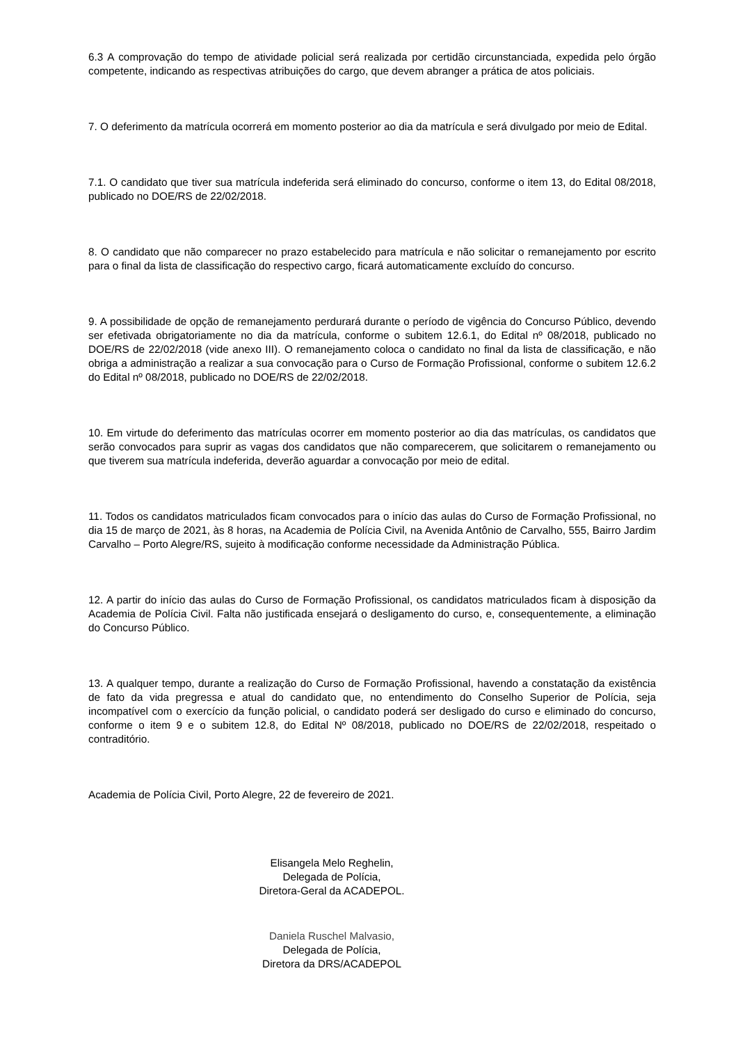6.3 A comprovação do tempo de atividade policial será realizada por certidão circunstanciada, expedida pelo órgão competente, indicando as respectivas atribuições do cargo, que devem abranger a prática de atos policiais.
7. O deferimento da matrícula ocorrerá em momento posterior ao dia da matrícula e será divulgado por meio de Edital.
7.1. O candidato que tiver sua matrícula indeferida será eliminado do concurso, conforme o item 13, do Edital 08/2018, publicado no DOE/RS de 22/02/2018.
8. O candidato que não comparecer no prazo estabelecido para matrícula e não solicitar o remanejamento por escrito para o final da lista de classificação do respectivo cargo, ficará automaticamente excluído do concurso.
9. A possibilidade de opção de remanejamento perdurará durante o período de vigência do Concurso Público, devendo ser efetivada obrigatoriamente no dia da matrícula, conforme o subitem 12.6.1, do Edital nº 08/2018, publicado no DOE/RS de 22/02/2018 (vide anexo III). O remanejamento coloca o candidato no final da lista de classificação, e não obriga a administração a realizar a sua convocação para o Curso de Formação Profissional, conforme o subitem 12.6.2 do Edital nº 08/2018, publicado no DOE/RS de 22/02/2018.
10. Em virtude do deferimento das matrículas ocorrer em momento posterior ao dia das matrículas, os candidatos que serão convocados para suprir as vagas dos candidatos que não comparecerem, que solicitarem o remanejamento ou que tiverem sua matrícula indeferida, deverão aguardar a convocação por meio de edital.
11. Todos os candidatos matriculados ficam convocados para o início das aulas do Curso de Formação Profissional, no dia 15 de março de 2021, às 8 horas, na Academia de Polícia Civil, na Avenida Antônio de Carvalho, 555, Bairro Jardim Carvalho – Porto Alegre/RS, sujeito à modificação conforme necessidade da Administração Pública.
12. A partir do início das aulas do Curso de Formação Profissional, os candidatos matriculados ficam à disposição da Academia de Polícia Civil. Falta não justificada ensejará o desligamento do curso, e, consequentemente, a eliminação do Concurso Público.
13. A qualquer tempo, durante a realização do Curso de Formação Profissional, havendo a constatação da existência de fato da vida pregressa e atual do candidato que, no entendimento do Conselho Superior de Polícia, seja incompatível com o exercício da função policial, o candidato poderá ser desligado do curso e eliminado do concurso, conforme o item 9 e o subitem 12.8, do Edital Nº 08/2018, publicado no DOE/RS de 22/02/2018, respeitado o contraditório.
Academia de Polícia Civil, Porto Alegre, 22 de fevereiro de 2021.
Elisangela Melo Reghelin,
Delegada de Polícia,
Diretora-Geral da ACADEPOL.
Daniela Ruschel Malvasio,
Delegada de Polícia,
Diretora da DRS/ACADEPOL